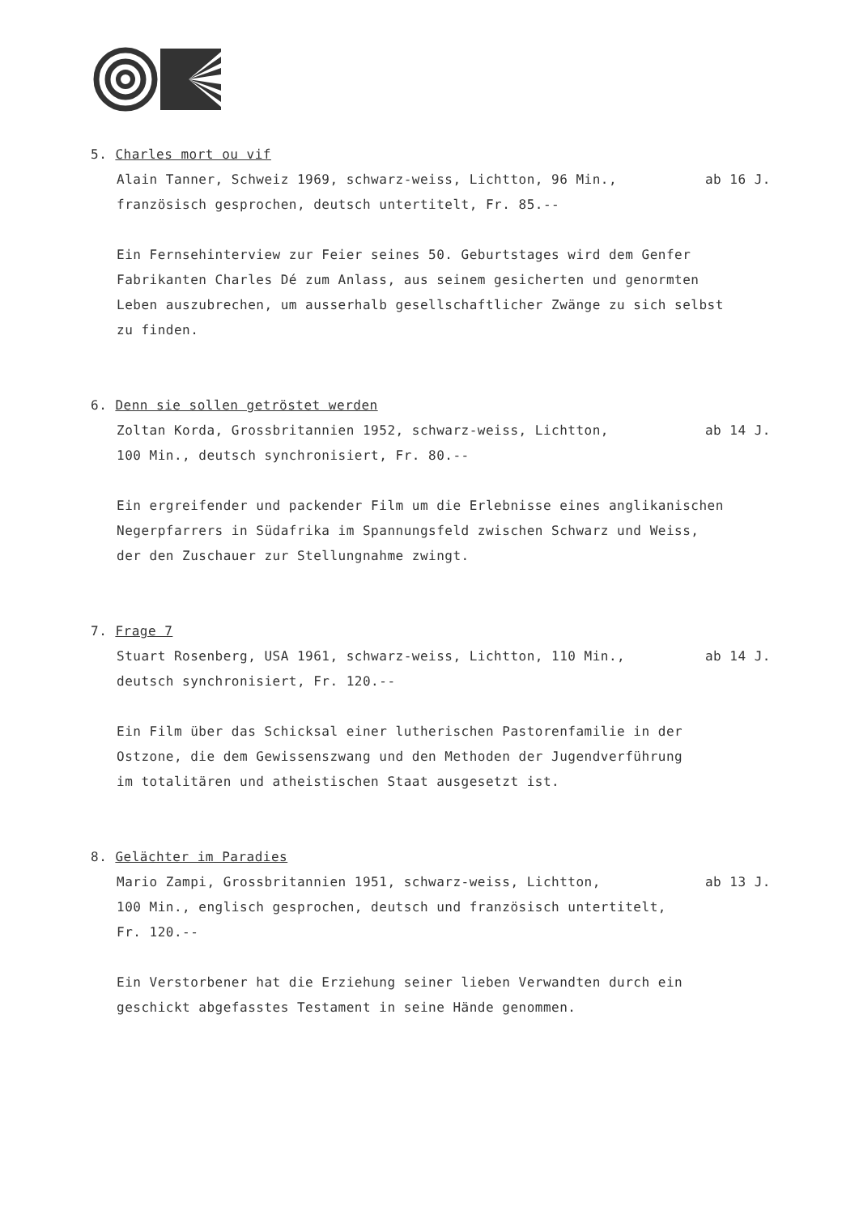5. Charles mort ou vif
Alain Tanner, Schweiz 1969, schwarz-weiss, Lichtton, 96 Min., ab 16 J.
französisch gesprochen, deutsch untertitelt, Fr. 85.--
Ein Fernsehinterview zur Feier seines 50. Geburtstages wird dem Genfer
Fabrikanten Charles Dé zum Anlass, aus seinem gesicherten und genormten
Leben auszubrechen, um ausserhalb gesellschaftlicher Zwänge zu sich selbst
zu finden.
6. Denn sie sollen getröstet werden
Zoltan Korda, Grossbritannien 1952, schwarz-weiss, Lichtton, ab 14 J.
100 Min., deutsch synchronisiert, Fr. 80.--
Ein ergreifender und packender Film um die Erlebnisse eines anglikanischen
Negerpfarrers in Südafrika im Spannungsfeld zwischen Schwarz und Weiss,
der den Zuschauer zur Stellungnahme zwingt.
7. Frage 7
Stuart Rosenberg, USA 1961, schwarz-weiss, Lichtton, 110 Min., ab 14 J.
deutsch synchronisiert, Fr. 120.--
Ein Film über das Schicksal einer lutherischen Pastorenfamilie in der
Ostzone, die dem Gewissenszwang und den Methoden der Jugendverführung
im totalitären und atheistischen Staat ausgesetzt ist.
8. Gelächter im Paradies
Mario Zampi, Grossbritannien 1951, schwarz-weiss, Lichtton, ab 13 J.
100 Min., englisch gesprochen, deutsch und französisch untertitelt,
Fr. 120.--
Ein Verstorbener hat die Erziehung seiner lieben Verwandten durch ein
geschickt abgefasstes Testament in seine Hände genommen.